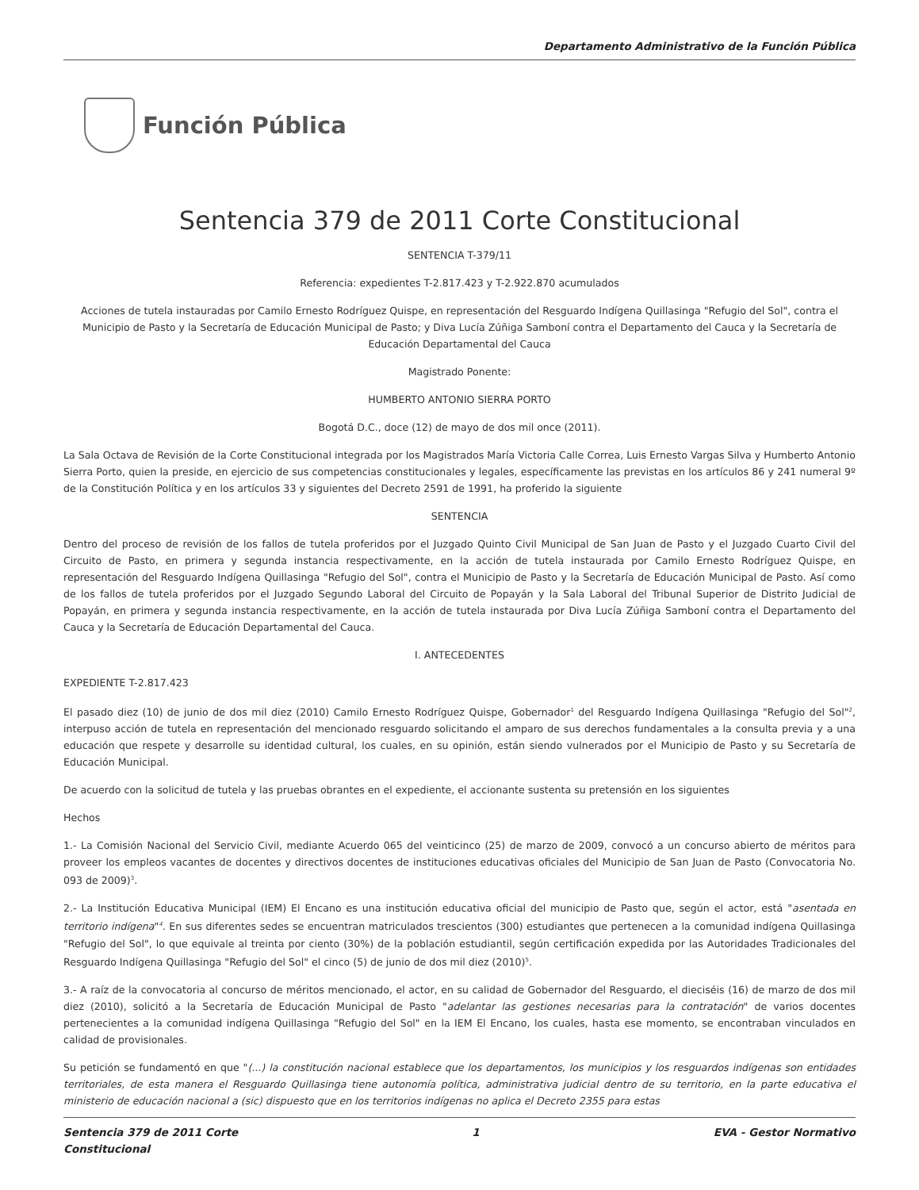Departamento Administrativo de la Función Pública
Función Pública
Sentencia 379 de 2011 Corte Constitucional
SENTENCIA T-379/11
Referencia: expedientes T-2.817.423 y T-2.922.870 acumulados
Acciones de tutela instauradas por Camilo Ernesto Rodríguez Quispe, en representación del Resguardo Indígena Quillasinga "Refugio del Sol", contra el Municipio de Pasto y la Secretaría de Educación Municipal de Pasto; y Diva Lucía Zúñiga Samboní contra el Departamento del Cauca y la Secretaría de Educación Departamental del Cauca
Magistrado Ponente:
HUMBERTO ANTONIO SIERRA PORTO
Bogotá D.C., doce (12) de mayo de dos mil once (2011).
La Sala Octava de Revisión de la Corte Constitucional integrada por los Magistrados María Victoria Calle Correa, Luis Ernesto Vargas Silva y Humberto Antonio Sierra Porto, quien la preside, en ejercicio de sus competencias constitucionales y legales, específicamente las previstas en los artículos 86 y 241 numeral 9º de la Constitución Política y en los artículos 33 y siguientes del Decreto 2591 de 1991, ha proferido la siguiente
SENTENCIA
Dentro del proceso de revisión de los fallos de tutela proferidos por el Juzgado Quinto Civil Municipal de San Juan de Pasto y el Juzgado Cuarto Civil del Circuito de Pasto, en primera y segunda instancia respectivamente, en la acción de tutela instaurada por Camilo Ernesto Rodríguez Quispe, en representación del Resguardo Indígena Quillasinga "Refugio del Sol", contra el Municipio de Pasto y la Secretaría de Educación Municipal de Pasto. Así como de los fallos de tutela proferidos por el Juzgado Segundo Laboral del Circuito de Popayán y la Sala Laboral del Tribunal Superior de Distrito Judicial de Popayán, en primera y segunda instancia respectivamente, en la acción de tutela instaurada por Diva Lucía Zúñiga Samboní contra el Departamento del Cauca y la Secretaría de Educación Departamental del Cauca.
I. ANTECEDENTES
EXPEDIENTE T-2.817.423
El pasado diez (10) de junio de dos mil diez (2010) Camilo Ernesto Rodríguez Quispe, Gobernador<sup>1</sup> del Resguardo Indígena Quillasinga "Refugio del Sol"<sup>2</sup>, interpuso acción de tutela en representación del mencionado resguardo solicitando el amparo de sus derechos fundamentales a la consulta previa y a una educación que respete y desarrolle su identidad cultural, los cuales, en su opinión, están siendo vulnerados por el Municipio de Pasto y su Secretaría de Educación Municipal.
De acuerdo con la solicitud de tutela y las pruebas obrantes en el expediente, el accionante sustenta su pretensión en los siguientes
Hechos
1.- La Comisión Nacional del Servicio Civil, mediante Acuerdo 065 del veinticinco (25) de marzo de 2009, convocó a un concurso abierto de méritos para proveer los empleos vacantes de docentes y directivos docentes de instituciones educativas oficiales del Municipio de San Juan de Pasto (Convocatoria No. 093 de 2009)<sup>3</sup>.
2.- La Institución Educativa Municipal (IEM) El Encano es una institución educativa oficial del municipio de Pasto que, según el actor, está "asentada en territorio indígena"<sup>4</sup>. En sus diferentes sedes se encuentran matriculados trescientos (300) estudiantes que pertenecen a la comunidad indígena Quillasinga "Refugio del Sol", lo que equivale al treinta por ciento (30%) de la población estudiantil, según certificación expedida por las Autoridades Tradicionales del Resguardo Indígena Quillasinga "Refugio del Sol" el cinco (5) de junio de dos mil diez (2010)<sup>5</sup>.
3.- A raíz de la convocatoria al concurso de méritos mencionado, el actor, en su calidad de Gobernador del Resguardo, el dieciséis (16) de marzo de dos mil diez (2010), solicitó a la Secretaría de Educación Municipal de Pasto "adelantar las gestiones necesarias para la contratación" de varios docentes pertenecientes a la comunidad indígena Quillasinga "Refugio del Sol" en la IEM El Encano, los cuales, hasta ese momento, se encontraban vinculados en calidad de provisionales.
Su petición se fundamentó en que "(...) la constitución nacional establece que los departamentos, los municipios y los resguardos indígenas son entidades territoriales, de esta manera el Resguardo Quillasinga tiene autonomía política, administrativa judicial dentro de su territorio, en la parte educativa el ministerio de educación nacional a (sic) dispuesto que en los territorios indígenas no aplica el Decreto 2355 para estas
Sentencia 379 de 2011 Corte
Constitucional
1 EVA - Gestor Normativo